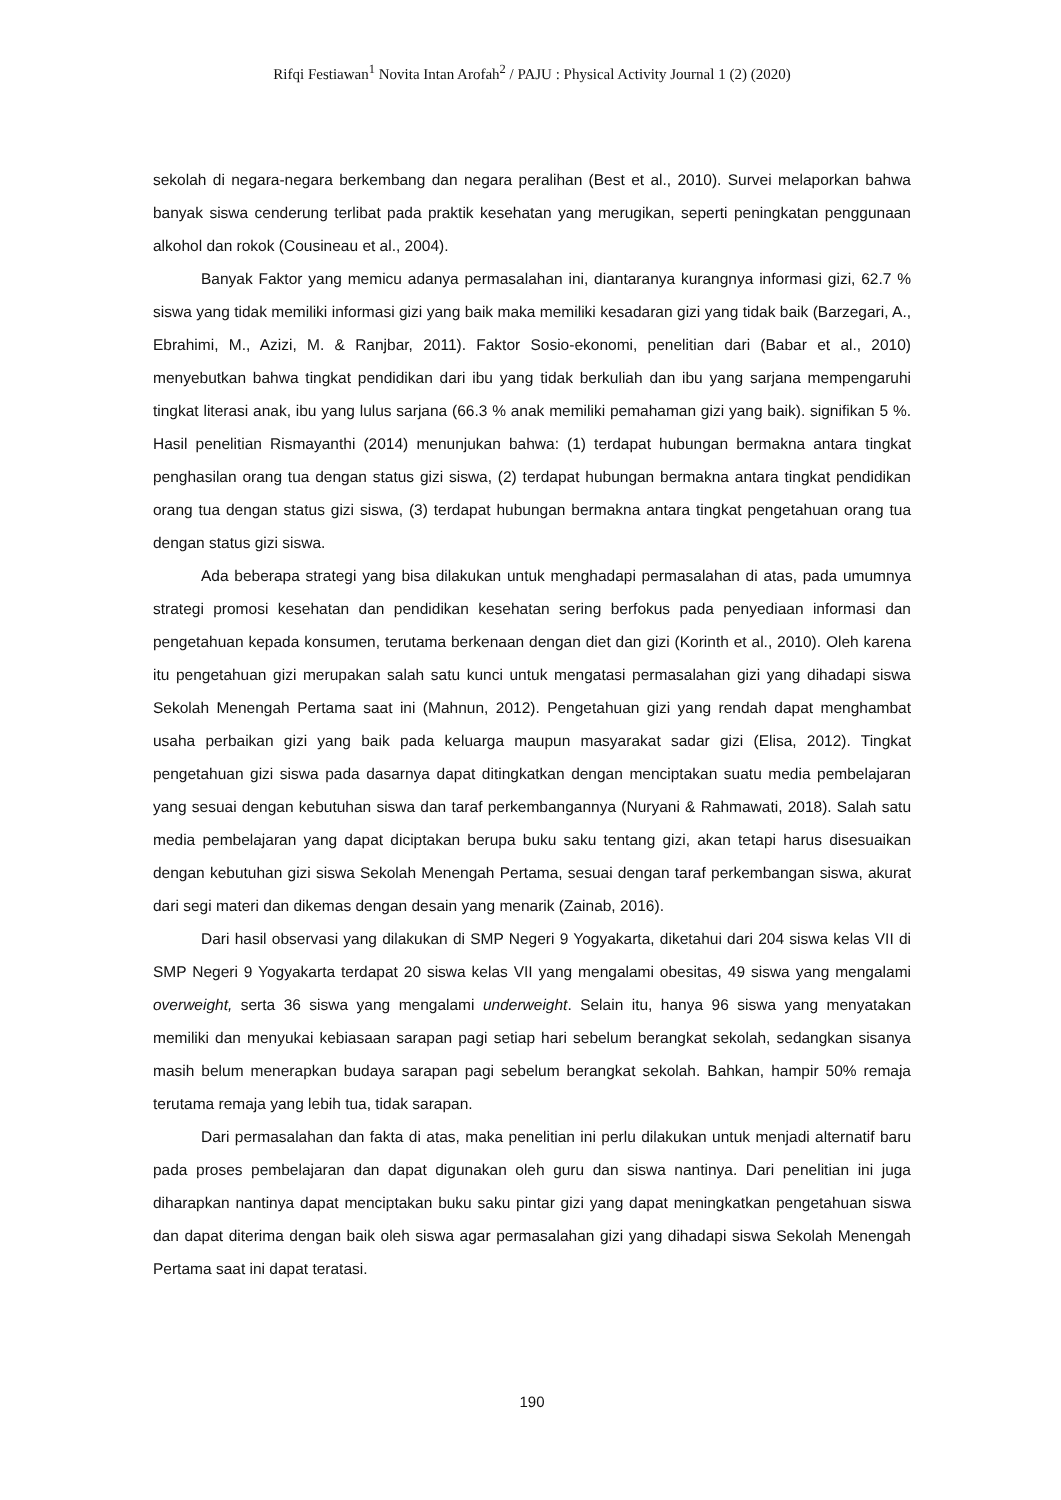Rifqi Festiawan<sup>1</sup> Novita Intan Arofah<sup>2</sup> / PAJU : Physical Activity Journal 1 (2) (2020)
sekolah di negara-negara berkembang dan negara peralihan (Best et al., 2010). Survei melaporkan bahwa banyak siswa cenderung terlibat pada praktik kesehatan yang merugikan, seperti peningkatan penggunaan alkohol dan rokok (Cousineau et al., 2004).
Banyak Faktor yang memicu adanya permasalahan ini, diantaranya kurangnya informasi gizi, 62.7 % siswa yang tidak memiliki informasi gizi yang baik maka memiliki kesadaran gizi yang tidak baik (Barzegari, A., Ebrahimi, M., Azizi, M. & Ranjbar, 2011). Faktor Sosio-ekonomi, penelitian dari (Babar et al., 2010) menyebutkan bahwa tingkat pendidikan dari ibu yang tidak berkuliah dan ibu yang sarjana mempengaruhi tingkat literasi anak, ibu yang lulus sarjana (66.3 % anak memiliki pemahaman gizi yang baik). signifikan 5 %. Hasil penelitian Rismayanthi (2014) menunjukan bahwa: (1) terdapat hubungan bermakna antara tingkat penghasilan orang tua dengan status gizi siswa, (2) terdapat hubungan bermakna antara tingkat pendidikan orang tua dengan status gizi siswa, (3) terdapat hubungan bermakna antara tingkat pengetahuan orang tua dengan status gizi siswa.
Ada beberapa strategi yang bisa dilakukan untuk menghadapi permasalahan di atas, pada umumnya strategi promosi kesehatan dan pendidikan kesehatan sering berfokus pada penyediaan informasi dan pengetahuan kepada konsumen, terutama berkenaan dengan diet dan gizi (Korinth et al., 2010). Oleh karena itu pengetahuan gizi merupakan salah satu kunci untuk mengatasi permasalahan gizi yang dihadapi siswa Sekolah Menengah Pertama saat ini (Mahnun, 2012). Pengetahuan gizi yang rendah dapat menghambat usaha perbaikan gizi yang baik pada keluarga maupun masyarakat sadar gizi (Elisa, 2012). Tingkat pengetahuan gizi siswa pada dasarnya dapat ditingkatkan dengan menciptakan suatu media pembelajaran yang sesuai dengan kebutuhan siswa dan taraf perkembangannya (Nuryani & Rahmawati, 2018). Salah satu media pembelajaran yang dapat diciptakan berupa buku saku tentang gizi, akan tetapi harus disesuaikan dengan kebutuhan gizi siswa Sekolah Menengah Pertama, sesuai dengan taraf perkembangan siswa, akurat dari segi materi dan dikemas dengan desain yang menarik (Zainab, 2016).
Dari hasil observasi yang dilakukan di SMP Negeri 9 Yogyakarta, diketahui dari 204 siswa kelas VII di SMP Negeri 9 Yogyakarta terdapat 20 siswa kelas VII yang mengalami obesitas, 49 siswa yang mengalami overweight, serta 36 siswa yang mengalami underweight. Selain itu, hanya 96 siswa yang menyatakan memiliki dan menyukai kebiasaan sarapan pagi setiap hari sebelum berangkat sekolah, sedangkan sisanya masih belum menerapkan budaya sarapan pagi sebelum berangkat sekolah. Bahkan, hampir 50% remaja terutama remaja yang lebih tua, tidak sarapan.
Dari permasalahan dan fakta di atas, maka penelitian ini perlu dilakukan untuk menjadi alternatif baru pada proses pembelajaran dan dapat digunakan oleh guru dan siswa nantinya. Dari penelitian ini juga diharapkan nantinya dapat menciptakan buku saku pintar gizi yang dapat meningkatkan pengetahuan siswa dan dapat diterima dengan baik oleh siswa agar permasalahan gizi yang dihadapi siswa Sekolah Menengah Pertama saat ini dapat teratasi.
190